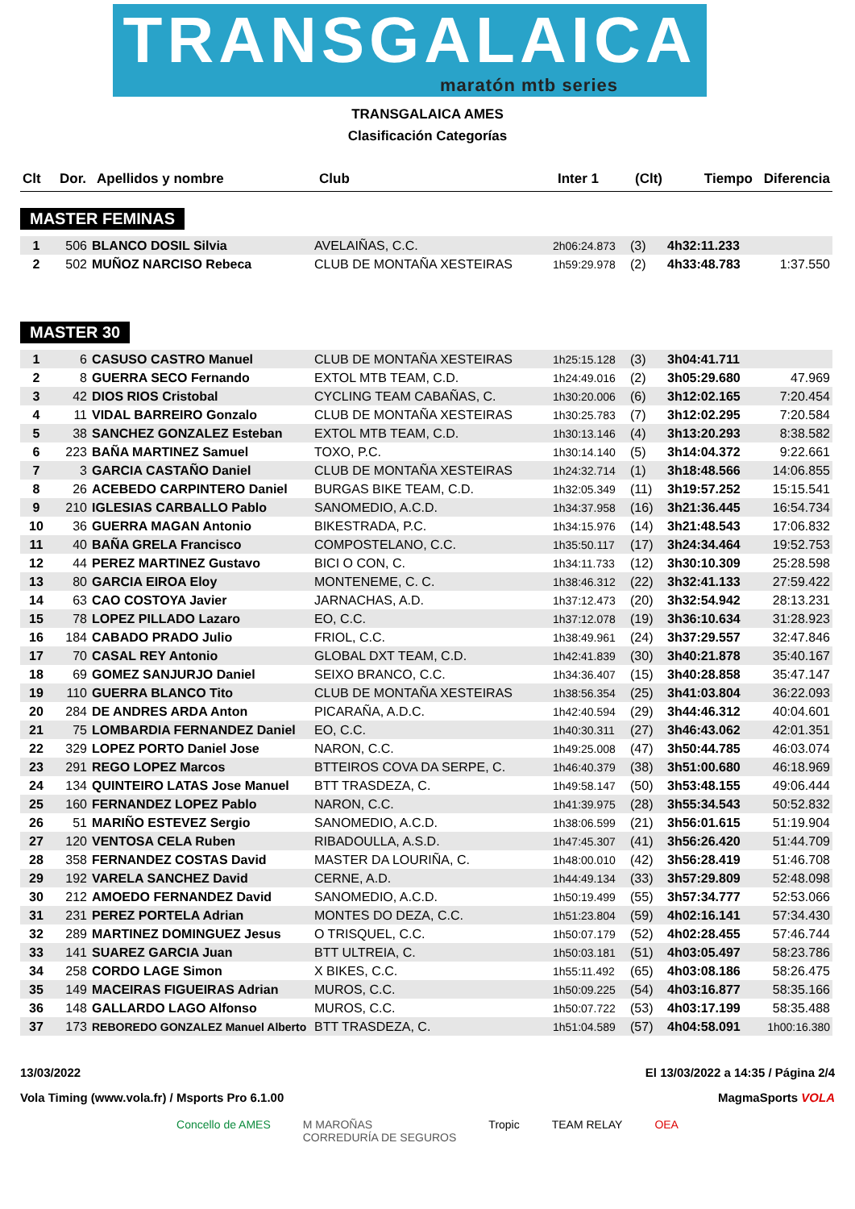TRANSGALAICA
maratón mtb series
TRANSGALAICA AMES
Clasificación Categorías
| Clt | Dor. | Apellidos y nombre | Club | Inter 1 | (Clt) | Tiempo | Diferencia |
| --- | --- | --- | --- | --- | --- | --- | --- |
MASTER FEMINAS
| 1 | 506 | BLANCO DOSIL Silvia | AVELAIÑAS, C.C. | 2h06:24.873 | (3) | 4h32:11.233 | |
| 2 | 502 | MUÑOZ NARCISO Rebeca | CLUB DE MONTAÑA XESTEIRAS | 1h59:29.978 | (2) | 4h33:48.783 | 1:37.550 |
MASTER 30
| 1 | 6 | CASUSO CASTRO Manuel | CLUB DE MONTAÑA XESTEIRAS | 1h25:15.128 | (3) | 3h04:41.711 | |
| 2 | 8 | GUERRA SECO Fernando | EXTOL MTB TEAM, C.D. | 1h24:49.016 | (2) | 3h05:29.680 | 47.969 |
| 3 | 42 | DIOS RIOS Cristobal | CYCLING TEAM CABAÑAS, C. | 1h30:20.006 | (6) | 3h12:02.165 | 7:20.454 |
| 4 | 11 | VIDAL BARREIRO Gonzalo | CLUB DE MONTAÑA XESTEIRAS | 1h30:25.783 | (7) | 3h12:02.295 | 7:20.584 |
| 5 | 38 | SANCHEZ GONZALEZ Esteban | EXTOL MTB TEAM, C.D. | 1h30:13.146 | (4) | 3h13:20.293 | 8:38.582 |
| 6 | 223 | BAÑA MARTINEZ Samuel | TOXO, P.C. | 1h30:14.140 | (5) | 3h14:04.372 | 9:22.661 |
| 7 | 3 | GARCIA CASTAÑO Daniel | CLUB DE MONTAÑA XESTEIRAS | 1h24:32.714 | (1) | 3h18:48.566 | 14:06.855 |
| 8 | 26 | ACEBEDO CARPINTERO Daniel | BURGAS BIKE TEAM, C.D. | 1h32:05.349 | (11) | 3h19:57.252 | 15:15.541 |
| 9 | 210 | IGLESIAS CARBALLO Pablo | SANOMEDIO, A.C.D. | 1h34:37.958 | (16) | 3h21:36.445 | 16:54.734 |
| 10 | 36 | GUERRA MAGAN Antonio | BIKESTRADA, P.C. | 1h34:15.976 | (14) | 3h21:48.543 | 17:06.832 |
| 11 | 40 | BAÑA GRELA Francisco | COMPOSTELANO, C.C. | 1h35:50.117 | (17) | 3h24:34.464 | 19:52.753 |
| 12 | 44 | PEREZ MARTINEZ Gustavo | BICI O CON, C. | 1h34:11.733 | (12) | 3h30:10.309 | 25:28.598 |
| 13 | 80 | GARCIA EIROA Eloy | MONTENEME, C. C. | 1h38:46.312 | (22) | 3h32:41.133 | 27:59.422 |
| 14 | 63 | CAO COSTOYA Javier | JARNACHAS, A.D. | 1h37:12.473 | (20) | 3h32:54.942 | 28:13.231 |
| 15 | 78 | LOPEZ PILLADO Lazaro | EO, C.C. | 1h37:12.078 | (19) | 3h36:10.634 | 31:28.923 |
| 16 | 184 | CABADO PRADO Julio | FRIOL, C.C. | 1h38:49.961 | (24) | 3h37:29.557 | 32:47.846 |
| 17 | 70 | CASAL REY Antonio | GLOBAL DXT TEAM, C.D. | 1h42:41.839 | (30) | 3h40:21.878 | 35:40.167 |
| 18 | 69 | GOMEZ SANJURJO Daniel | SEIXO BRANCO, C.C. | 1h34:36.407 | (15) | 3h40:28.858 | 35:47.147 |
| 19 | 110 | GUERRA BLANCO Tito | CLUB DE MONTAÑA XESTEIRAS | 1h38:56.354 | (25) | 3h41:03.804 | 36:22.093 |
| 20 | 284 | DE ANDRES ARDA Anton | PICARAÑA, A.D.C. | 1h42:40.594 | (29) | 3h44:46.312 | 40:04.601 |
| 21 | 75 | LOMBARDIA FERNANDEZ Daniel | EO, C.C. | 1h40:30.311 | (27) | 3h46:43.062 | 42:01.351 |
| 22 | 329 | LOPEZ PORTO Daniel Jose | NARON, C.C. | 1h49:25.008 | (47) | 3h50:44.785 | 46:03.074 |
| 23 | 291 | REGO LOPEZ Marcos | BTTEIROS COVA DA SERPE, C. | 1h46:40.379 | (38) | 3h51:00.680 | 46:18.969 |
| 24 | 134 | QUINTEIRO LATAS Jose Manuel | BTT TRASDEZA, C. | 1h49:58.147 | (50) | 3h53:48.155 | 49:06.444 |
| 25 | 160 | FERNANDEZ LOPEZ Pablo | NARON, C.C. | 1h41:39.975 | (28) | 3h55:34.543 | 50:52.832 |
| 26 | 51 | MARIÑO ESTEVEZ Sergio | SANOMEDIO, A.C.D. | 1h38:06.599 | (21) | 3h56:01.615 | 51:19.904 |
| 27 | 120 | VENTOSA CELA Ruben | RIBADOULLA, A.S.D. | 1h47:45.307 | (41) | 3h56:26.420 | 51:44.709 |
| 28 | 358 | FERNANDEZ COSTAS David | MASTER DA LOURIÑA, C. | 1h48:00.010 | (42) | 3h56:28.419 | 51:46.708 |
| 29 | 192 | VARELA SANCHEZ David | CERNE, A.D. | 1h44:49.134 | (33) | 3h57:29.809 | 52:48.098 |
| 30 | 212 | AMOEDO FERNANDEZ David | SANOMEDIO, A.C.D. | 1h50:19.499 | (55) | 3h57:34.777 | 52:53.066 |
| 31 | 231 | PEREZ PORTELA Adrian | MONTES DO DEZA, C.C. | 1h51:23.804 | (59) | 4h02:16.141 | 57:34.430 |
| 32 | 289 | MARTINEZ DOMINGUEZ Jesus | O TRISQUEL, C.C. | 1h50:07.179 | (52) | 4h02:28.455 | 57:46.744 |
| 33 | 141 | SUAREZ GARCIA Juan | BTT ULTREIA, C. | 1h50:03.181 | (51) | 4h03:05.497 | 58:23.786 |
| 34 | 258 | CORDO LAGE Simon | X BIKES, C.C. | 1h55:11.492 | (65) | 4h03:08.186 | 58:26.475 |
| 35 | 149 | MACEIRAS FIGUEIRAS Adrian | MUROS, C.C. | 1h50:09.225 | (54) | 4h03:16.877 | 58:35.166 |
| 36 | 148 | GALLARDO LAGO Alfonso | MUROS, C.C. | 1h50:07.722 | (53) | 4h03:17.199 | 58:35.488 |
| 37 | 173 | REBOREDO GONZALEZ Manuel Alberto | BTT TRASDEZA, C. | 1h51:04.589 | (57) | 4h04:58.091 | 1h00:16.380 |
13/03/2022
Vola Timing (www.vola.fr) / Msports Pro 6.1.00
El 13/03/2022 a 14:35 / Página 2/4
MagmaSports VOLA
Concello de AMES M MAROÑAS
CORREDURÍA DE SEGUROS Tropic TEAM RELAY OEA